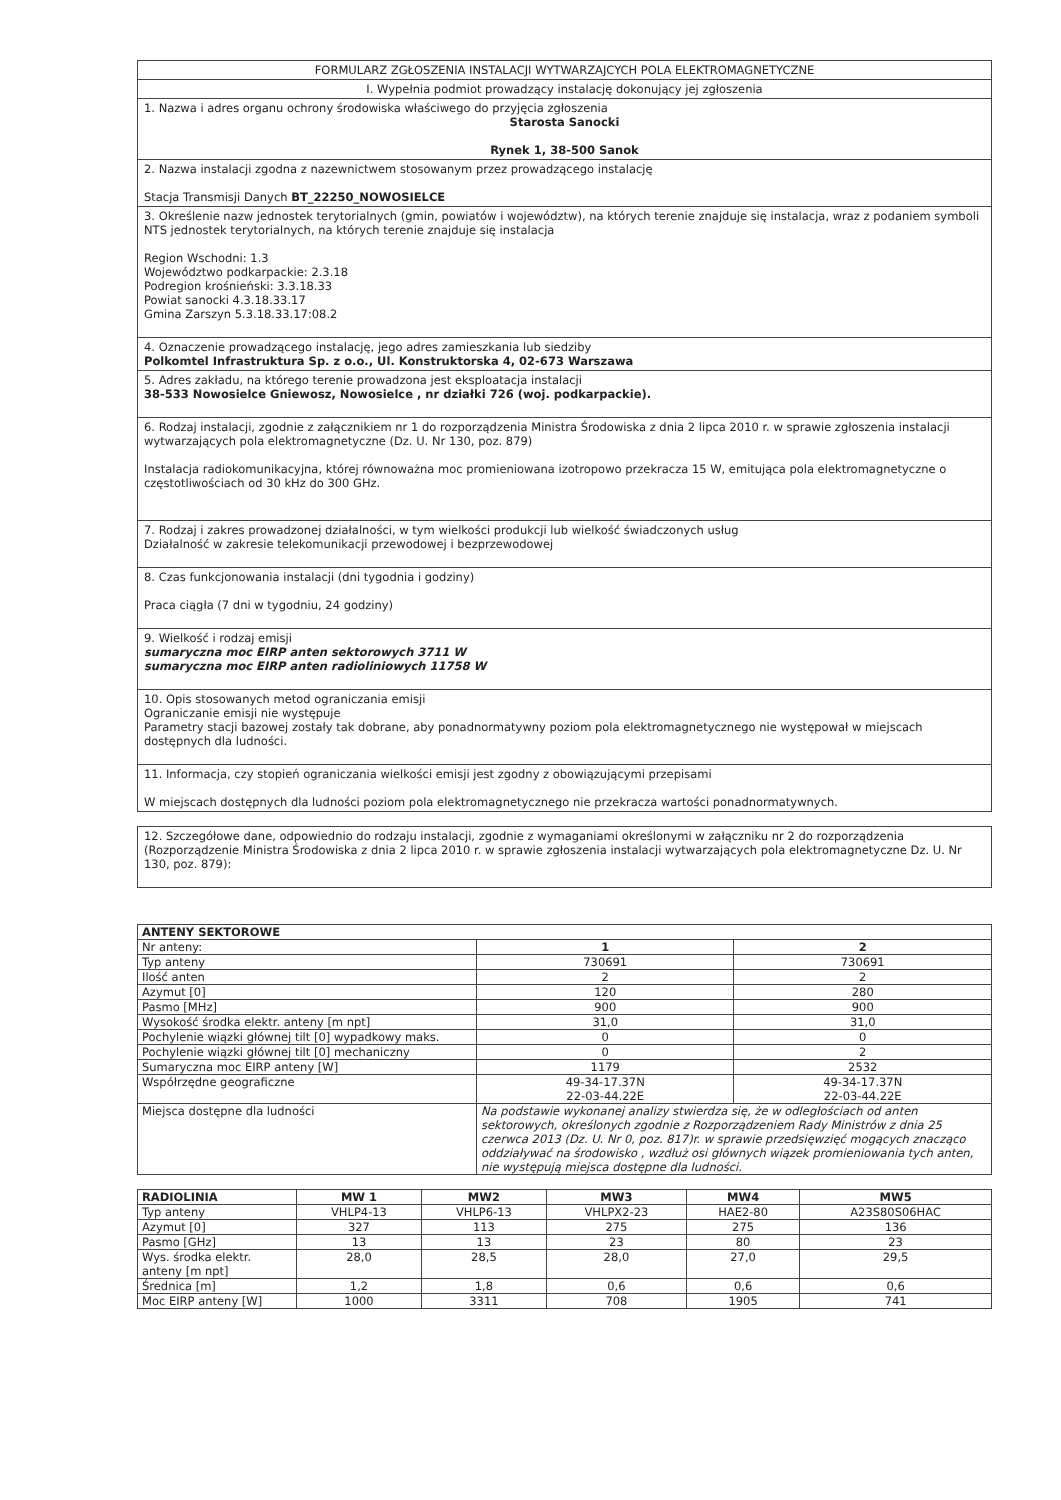FORMULARZ ZGŁOSZENIA INSTALACJI WYTWARZAJCYCH POLA ELEKTROMAGNETYCZNE
I. Wypełnia podmiot prowadzący instalację dokonujący jej zgłoszenia
1. Nazwa i adres organu ochrony środowiska właściwego do przyjęcia zgłoszenia
Starosta Sanocki
Rynek 1, 38-500 Sanok
2. Nazwa instalacji zgodna z nazewnictwem stosowanym przez prowadzącego instalację
Stacja Transmisji Danych BT_22250_NOWOSIELCE
3. Określenie nazw jednostek terytorialnych (gmin, powiatów i województw), na których terenie znajduje się instalacja, wraz z podaniem symboli NTS jednostek terytorialnych, na których terenie znajduje się instalacja
Region Wschodni: 1.3
Województwo podkarpackie: 2.3.18
Podregion krośnieński: 3.3.18.33
Powiat sanocki 4.3.18.33.17
Gmina Zarszyn 5.3.18.33.17:08.2
4. Oznaczenie prowadzącego instalację, jego adres zamieszkania lub siedziby
Polkomtel Infrastruktura Sp. z o.o., Ul. Konstruktorska 4, 02-673 Warszawa
5. Adres zakładu, na którego terenie prowadzona jest eksploatacja instalacji
38-533 Nowosielce Gniewosz, Nowosielce , nr działki 726 (woj. podkarpackie).
6. Rodzaj instalacji, zgodnie z załącznikiem nr 1 do rozporządzenia Ministra Środowiska z dnia 2 lipca 2010 r. w sprawie zgłoszenia instalacji wytwarzających pola elektromagnetyczne (Dz. U. Nr 130, poz. 879)
Instalacja radiokomunikacyjna, której równoważna moc promieniowana izotropowo przekracza 15 W, emitująca pola elektromagnetyczne o częstotliwościach od 30 kHz do 300 GHz.
7. Rodzaj i zakres prowadzonej działalności, w tym wielkości produkcji lub wielkość świadczonych usług
Działalność w zakresie telekomunikacji przewodowej i bezprzewodowej
8. Czas funkcjonowania instalacji (dni tygodnia i godziny)
Praca ciągła (7 dni w tygodniu, 24 godziny)
9. Wielkość i rodzaj emisji
sumaryczna moc EIRP anten sektorowych 3711 W
sumaryczna moc EIRP anten radioliniowych 11758 W
10. Opis stosowanych metod ograniczania emisji
Ograniczanie emisji nie występuje
Parametry stacji bazowej zostały tak dobrane, aby ponadnormatywny poziom pola elektromagnetycznego nie występował w miejscach dostępnych dla ludności.
11. Informacja, czy stopień ograniczania wielkości emisji jest zgodny z obowiązującymi przepisami
W miejscach dostępnych dla ludności poziom pola elektromagnetycznego nie przekracza wartości ponadnormatywnych.
12. Szczegółowe dane, odpowiednio do rodzaju instalacji, zgodnie z wymaganiami określonymi w załączniku nr 2 do rozporządzenia (Rozporządzenie Ministra Środowiska z dnia 2 lipca 2010 r. w sprawie zgłoszenia instalacji wytwarzających pola elektromagnetyczne Dz. U. Nr 130, poz. 879):
| ANTENY SEKTOROWE | | |
| --- | --- | --- |
| Nr anteny: | 1 | 2 |
| Typ anteny | 730691 | 730691 |
| Ilość anten | 2 | 2 |
| Azymut [0] | 120 | 280 |
| Pasmo [MHz] | 900 | 900 |
| Wysokość środka elektr. anteny [m npt] | 31,0 | 31,0 |
| Pochylenie wiązki głównej tilt [0] wypadkowy maks. | 0 | 0 |
| Pochylenie wiązki głównej tilt [0] mechaniczny | 0 | 2 |
| Sumaryczna moc EIRP anteny [W] | 1179 | 2532 |
| Współrzędne geograficzne | 49-34-17.37N 22-03-44.22E | 49-34-17.37N 22-03-44.22E |
| Miejsca dostępne dla ludności | Na podstawie wykonanej analizy stwierdza się, że w odległościach od anten sektorowych, określonych zgodnie z Rozporządzeniem Rady Ministrów z dnia 25 czerwca 2013 (Dz. U. Nr 0, poz. 817)r. w sprawie przedsięwzięć mogących znacząco oddziaływać na środowisko , wzdłuż osi głównych wiązek promieniowania tych anten, nie występują miejsca dostępne dla ludności. | |
| RADIOLINIA | MW 1 | MW2 | MW3 | MW4 | MW5 |
| --- | --- | --- | --- | --- | --- |
| Typ anteny | VHLP4-13 | VHLP6-13 | VHLPX2-23 | HAE2-80 | A23S80S06HAC |
| Azymut [0] | 327 | 113 | 275 | 275 | 136 |
| Pasmo [GHz] | 13 | 13 | 23 | 80 | 23 |
| Wys. środka elektr. anteny [m npt] | 28,0 | 28,5 | 28,0 | 27,0 | 29,5 |
| Średnica [m] | 1,2 | 1,8 | 0,6 | 0,6 | 0,6 |
| Moc EIRP anteny [W] | 1000 | 3311 | 708 | 1905 | 741 |